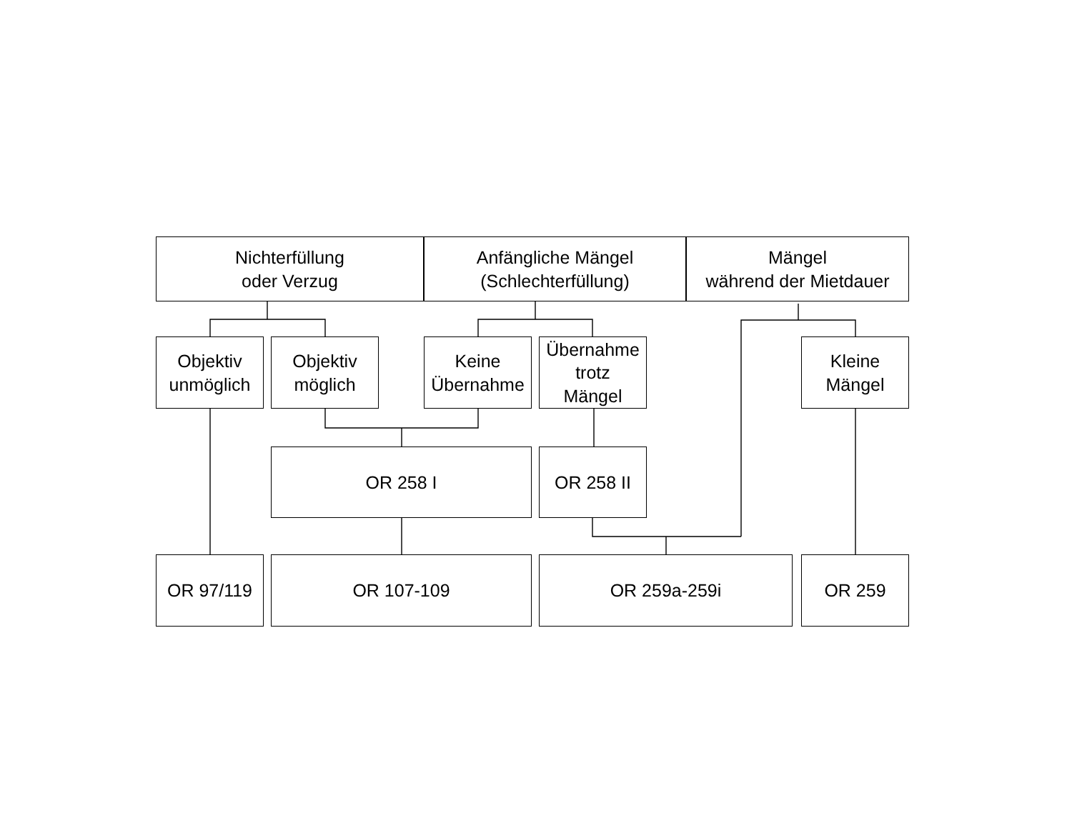Nichterfüllung
oder Verzug
Anfängliche Mängel
(Schlechterfüllung)
Mängel
während der Mietdauer
Objektiv
unmöglich
Objektiv
möglich
Keine
Übernahme
Übernahme
trotz
Mängel
Kleine
Mängel
OR 258 I
OR 258 II
OR 97/119
OR 107-109
OR 259a-259i
OR 259